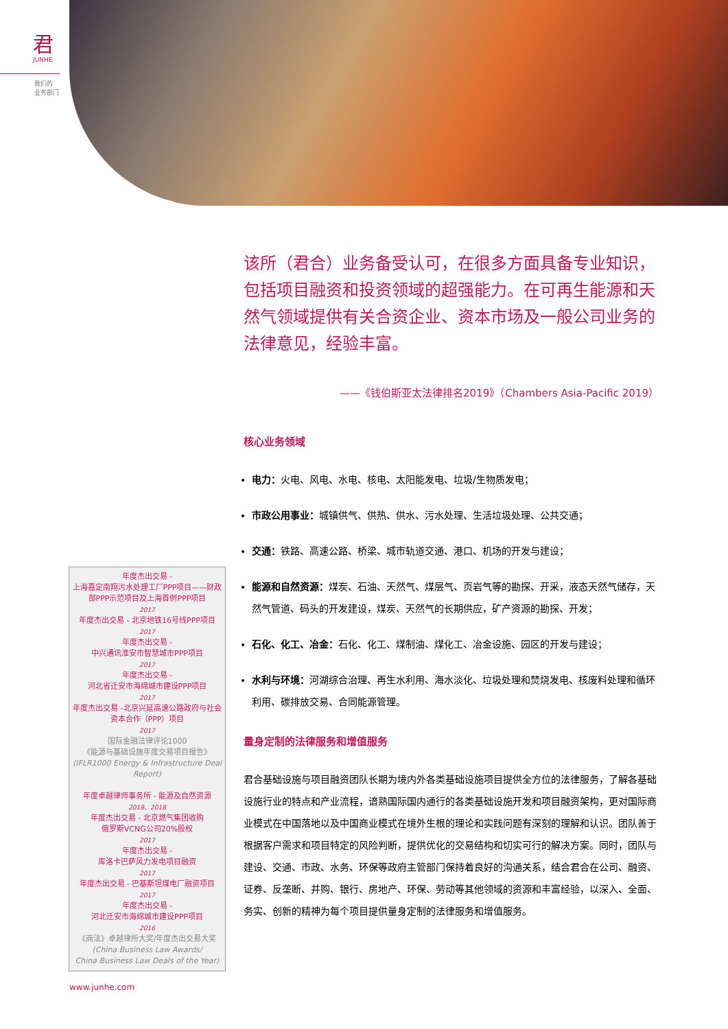君
JUNHE
我们的
业务部门
该所（君合）业务备受认可，在很多方面具备专业知识，包括项目融资和投资领域的超强能力。在可再生能源和天然气领域提供有关合资企业、资本市场及一般公司业务的法律意见，经验丰富。
——《钱伯斯亚太法律排名2019》（Chambers Asia-Pacific 2019）
核心业务领域
电力：火电、风电、水电、核电、太阳能发电、垃圾/生物质发电；
市政公用事业：城镇供气、供热、供水、污水处理、生活垃圾处理、公共交通；
交通：铁路、高速公路、桥梁、城市轨道交通、港口、机场的开发与建设；
能源和自然资源：煤炭、石油、天然气、煤层气、页岩气等的勘探、开采，液态天然气储存，天然气管道、码头的开发建设，煤炭、天然气的长期供应，矿产资源的勘探、开发；
石化、化工、冶金：石化、化工、煤制油、煤化工、冶金设施、园区的开发与建设；
水利与环境：河湖综合治理、再生水利用、海水淡化、垃圾处理和焚烧发电、核废料处理和循环利用、碳排放交易、合同能源管理。
量身定制的法律服务和增值服务
君合基础设施与项目融资团队长期为境内外各类基础设施项目提供全方位的法律服务，了解各基础设施行业的特点和产业流程，谙熟国际国内通行的各类基础设施开发和项目融资架构，更对国际商业模式在中国落地以及中国商业模式在境外生根的理论和实践问题有深刻的理解和认识。团队善于根据客户需求和项目特定的风险判断，提供优化的交易结构和切实可行的解决方案。同时，团队与建设、交通、市政、水务、环保等政府主管部门保持着良好的沟通关系，结合君合在公司、融资、证券、反垄断、并购、银行、房地产、环保、劳动等其他领域的资源和丰富经验，以深入、全面、务实、创新的精神为每个项目提供量身定制的法律服务和增值服务。
年度杰出交易 -
上海嘉定南翔污水处理工厂PPP项目——财政部PPP示范项目及上海首例PPP项目
2017
年度杰出交易 - 北京地铁16号线PPP项目
2017
年度杰出交易 -
中兴通讯淮安市智慧城市PPP项目
2017
年度杰出交易 -
河北省迁安市海绵城市建设PPP项目
2017
年度杰出交易 -北京兴延高速公路政府与社会资本合作（PPP）项目
2017
国际金融法律评论1000
《能源与基础设施年度交易项目报告》
(IFLR1000 Energy & Infrastructure Deal Report)
年度卓越律师事务所 - 能源及自然资源
2019、2018
年度杰出交易 - 北京燃气集团收购
俄罗斯VCNG公司20%股权
2017
年度杰出交易 -
库洛卡巴萨风力发电项目融资
2017
年度杰出交易 - 巴基斯坦煤电厂融资项目
2017
年度杰出交易 -
河北迁安市海绵城市建设PPP项目
2016
《商法》卓越律所大奖/年度杰出交易大奖
(China Business Law Awards/
China Business Law Deals of the Year)
www.junhe.com